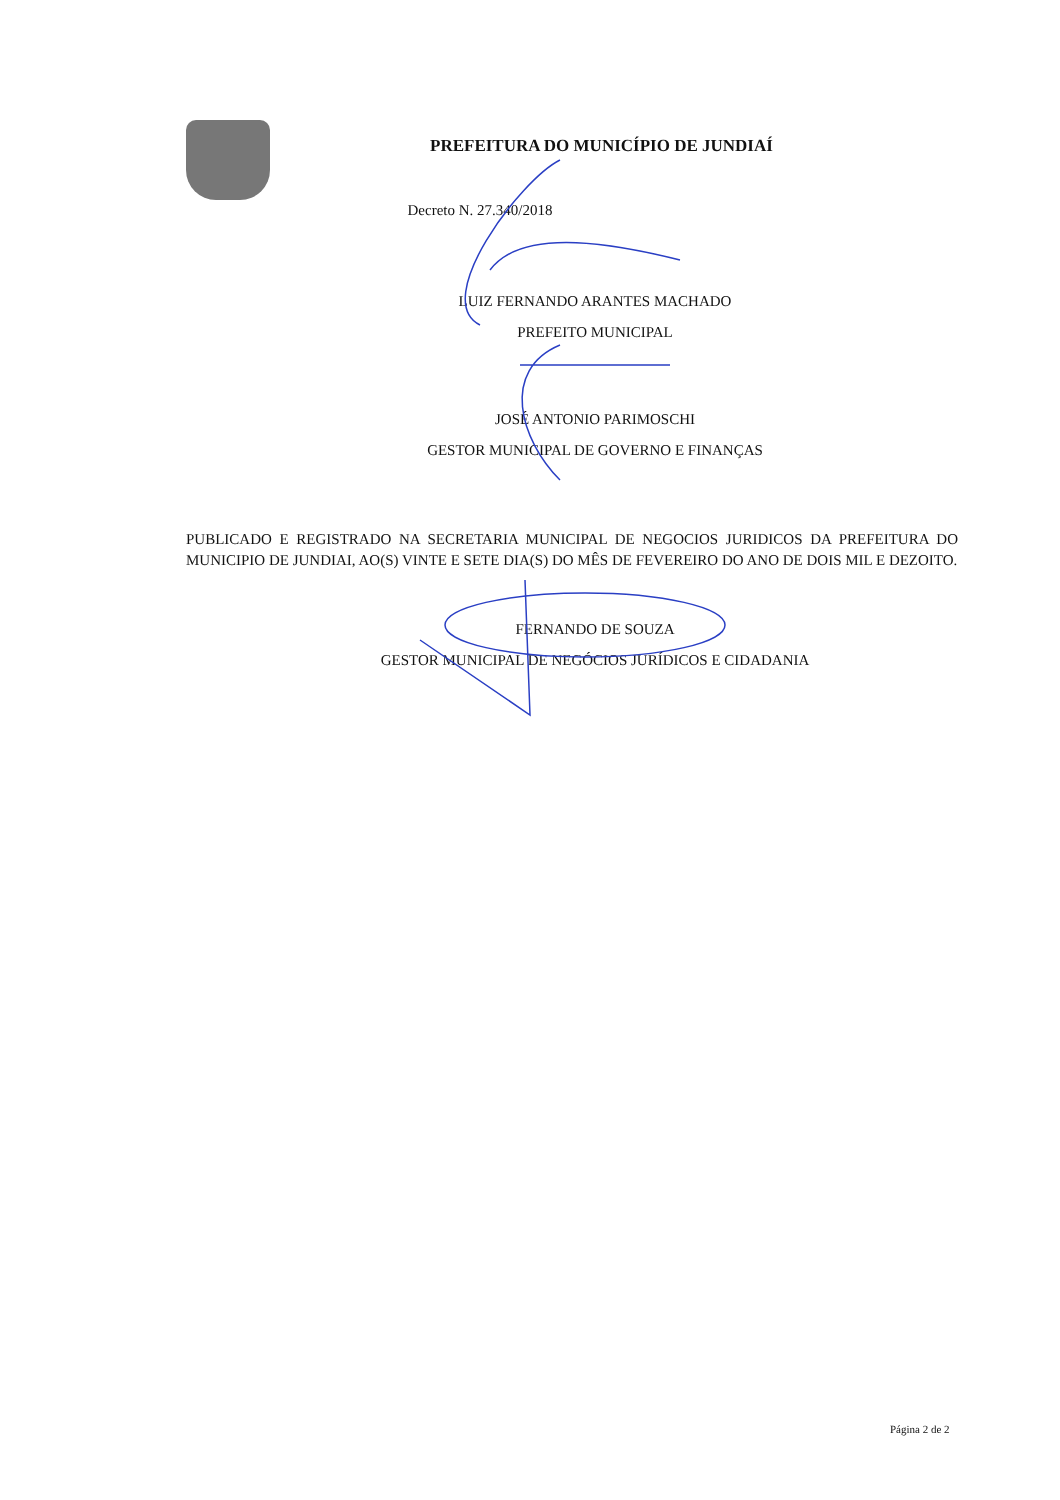PREFEITURA DO MUNICÍPIO DE JUNDIAÍ
Decreto N. 27.340/2018
LUIZ FERNANDO ARANTES MACHADO
PREFEITO MUNICIPAL
JOSÉ ANTONIO PARIMOSCHI
GESTOR MUNICIPAL DE GOVERNO E FINANÇAS
PUBLICADO E REGISTRADO NA SECRETARIA MUNICIPAL DE NEGOCIOS JURIDICOS DA PREFEITURA DO MUNICIPIO DE JUNDIAI, AO(S) VINTE E SETE DIA(S) DO MÊS DE FEVEREIRO DO ANO DE DOIS MIL E DEZOITO.
FERNANDO DE SOUZA
GESTOR MUNICIPAL DE NEGÓCIOS JURÍDICOS E CIDADANIA
Página 2 de 2